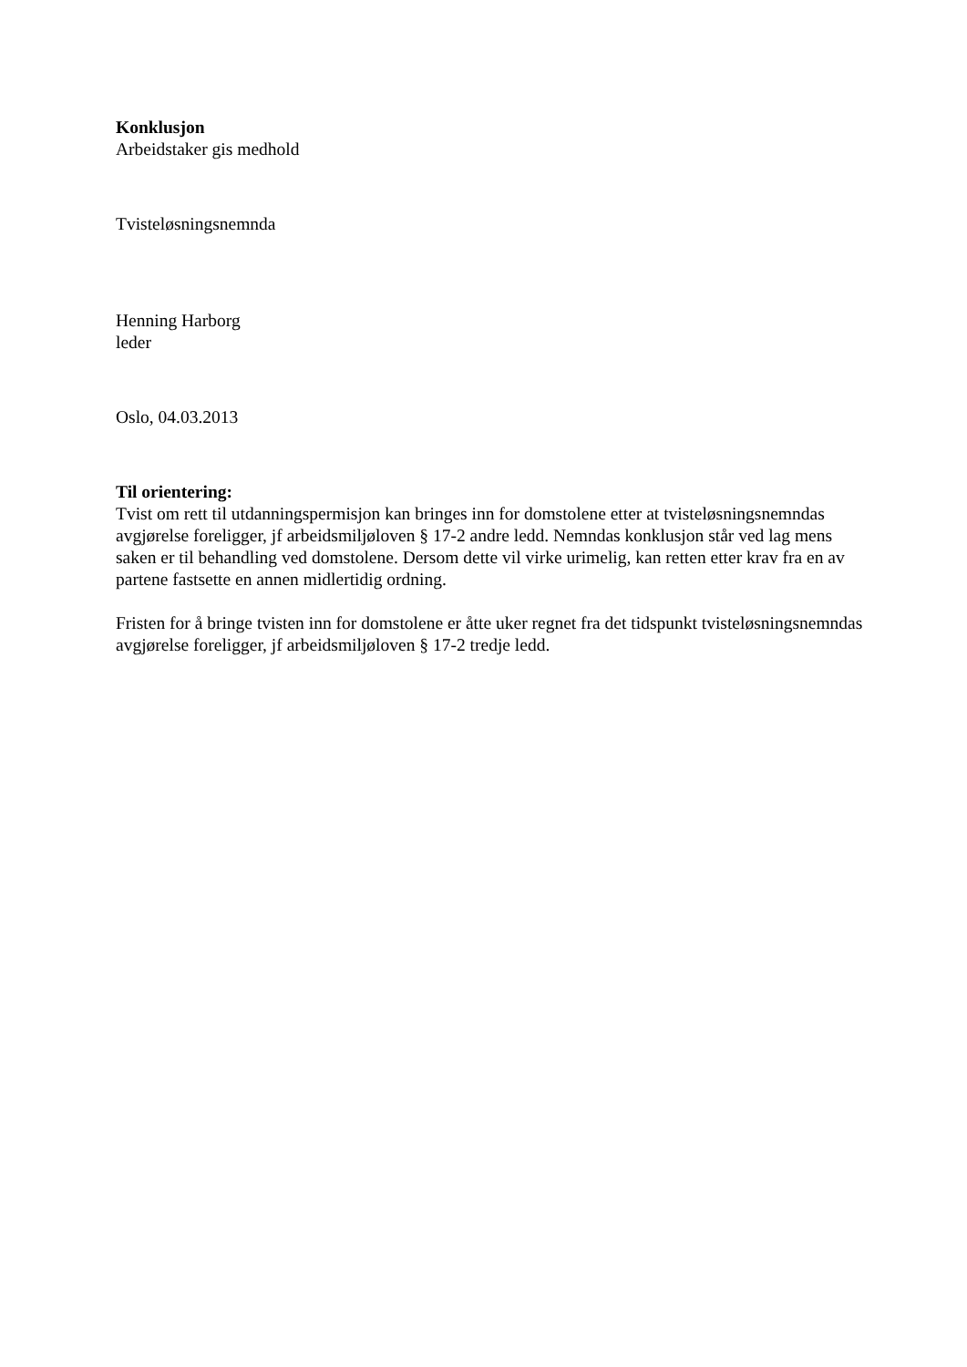Konklusjon
Arbeidstaker gis medhold
Tvisteløsningsnemnda
Henning Harborg
leder
Oslo, 04.03.2013
Til orientering:
Tvist om rett til utdanningspermisjon kan bringes inn for domstolene etter at tvisteløsningsnemndas avgjørelse foreligger, jf arbeidsmiljøloven § 17-2 andre ledd. Nemndas konklusjon står ved lag mens saken er til behandling ved domstolene. Dersom dette vil virke urimelig, kan retten etter krav fra en av partene fastsette en annen midlertidig ordning.
Fristen for å bringe tvisten inn for domstolene er åtte uker regnet fra det tidspunkt tvisteløsningsnemndas avgjørelse foreligger, jf arbeidsmiljøloven § 17-2 tredje ledd.